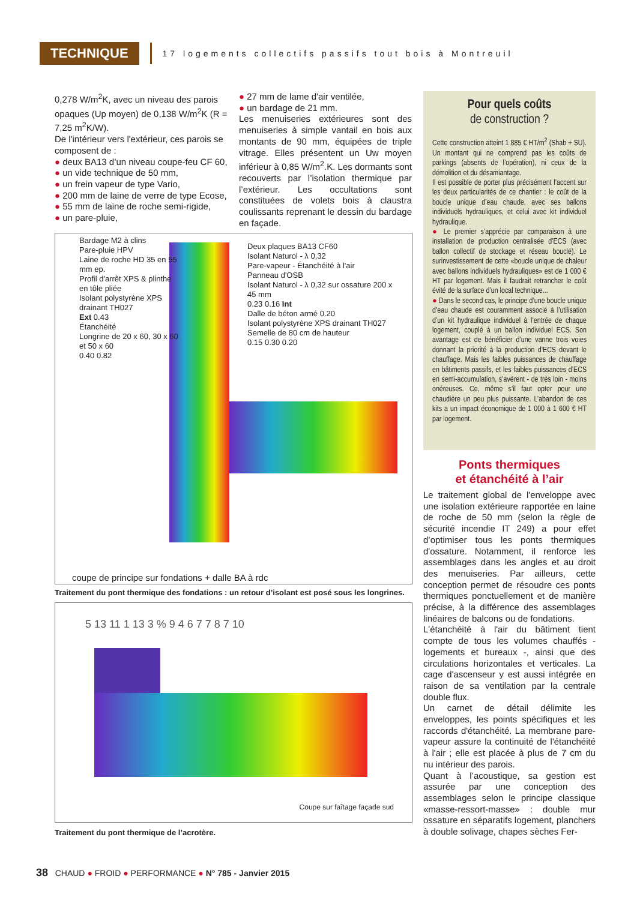TECHNIQUE
17 logements collectifs passifs tout bois à Montreuil
0,278 W/m<sup>2</sup>K, avec un niveau des parois opaques (Up moyen) de 0,138 W/m<sup>2</sup>K (R = 7,25 m<sup>2</sup>K/W).
De l'intérieur vers l'extérieur, ces parois se composent de :
● deux BA13 d’un niveau coupe-feu CF 60,
● un vide technique de 50 mm,
● un frein vapeur de type Vario,
● 200 mm de laine de verre de type Ecose,
● 55 mm de laine de roche semi-rigide,
● un pare-pluie,
● 27 mm de lame d'air ventilée,
● un bardage de 21 mm.
Les menuiseries extérieures sont des menuiseries à simple vantail en bois aux montants de 90 mm, équipées de triple vitrage. Elles présentent un Uw moyen inférieur à 0,85 W/m<sup>2</sup>.K. Les dormants sont recouverts par l’isolation thermique par l’extérieur. Les occultations sont constituées de volets bois à claustra coulissants reprenant le dessin du bardage en façade.
Pour quels coûts
de construction ?
Cette construction atteint 1 885 € HT/m<sup>2</sup> (Shab + SU). Un montant qui ne comprend pas les coûts de parkings (absents de l’opération), ni ceux de la démolition et du désamiantage.
Il est possible de porter plus précisément l’accent sur les deux particularités de ce chantier : le coût de la boucle unique d’eau chaude, avec ses ballons individuels hydrauliques, et celui avec kit individuel hydraulique.
● Le premier s’apprécie par comparaison à une installation de production centralisée d’ECS (avec ballon collectif de stockage et réseau bouclé). Le surinvestissement de cette «boucle unique de chaleur avec ballons individuels hydrauliques» est de 1 000 € HT par logement. Mais il faudrait retrancher le coût évité de la surface d’un local technique...
● Dans le second cas, le principe d’une boucle unique d’eau chaude est couramment associé à l’utilisation d’un kit hydraulique individuel à l’entrée de chaque logement, couplé à un ballon individuel ECS. Son avantage est de bénéficier d’une vanne trois voies donnant la priorité à la production d’ECS devant le chauffage. Mais les faibles puissances de chauffage en bâtiments passifs, et les faibles puissances d’ECS en semi-accumulation, s’avèrent - de très loin - moins onéreuses. Ce, même s’il faut opter pour une chaudière un peu plus puissante. L’abandon de ces kits a un impact économique de 1 000 à 1 600 € HT par logement.
Ponts thermiques
et étanchéité à l’air
Le traitement global de l'enveloppe avec une isolation extérieure rapportée en laine de roche de 50 mm (selon la règle de sécurité incendie IT 249) a pour effet d’optimiser tous les ponts thermiques d'ossature. Notamment, il renforce les assemblages dans les angles et au droit des menuiseries. Par ailleurs, cette conception permet de résoudre ces ponts thermiques ponctuellement et de manière précise, à la différence des assemblages linéaires de balcons ou de fondations.
L'étanchéité à l'air du bâtiment tient compte de tous les volumes chauffés - logements et bureaux -, ainsi que des circulations horizontales et verticales. La cage d'ascenseur y est aussi intégrée en raison de sa ventilation par la centrale double flux.
Un carnet de détail délimite les enveloppes, les points spécifiques et les raccords d'étanchéité. La membrane pare-vapeur assure la continuité de l'étanchéité à l'air ; elle est placée à plus de 7 cm du nu intérieur des parois.
Quant à l’acoustique, sa gestion est assurée par une conception des assemblages selon le principe classique «masse-ressort-masse» : double mur ossature en séparatifs logement, planchers à double solivage, chapes sèches Fer-
Bardage M2 à clins
Pare-pluie HPV
Laine de roche HD 35 en 55 mm ep.
Profil d'arrêt XPS & plinthe en tôle pliée
Isolant polystyrène XPS drainant TH027
Ext 0.43
Étanchéité
Longrine de 20 x 60, 30 x 60 et 50 x 60
0.40 0.82
Deux plaques BA13 CF60
Isolant Naturol - λ 0,32
Pare-vapeur - Étanchéité à l'air
Panneau d'OSB
Isolant Naturol - λ 0,32 sur ossature 200 x 45 mm
0.23 0.16 Int
Dalle de béton armé 0.20
Isolant polystyrène XPS drainant TH027
Semelle de 80 cm de hauteur
0.15 0.30 0.20
coupe de principe sur fondations + dalle BA à rdc
Traitement du pont thermique des fondations : un retour d’isolant est posé sous les longrines.
5 13 11 1 13 3 % 9 4 6 7 7 8 7 10
Coupe sur faîtage façade sud
Traitement du pont thermique de l’acrotère.
38 CHAUD ● FROID ● PERFORMANCE ● N° 785 - Janvier 2015